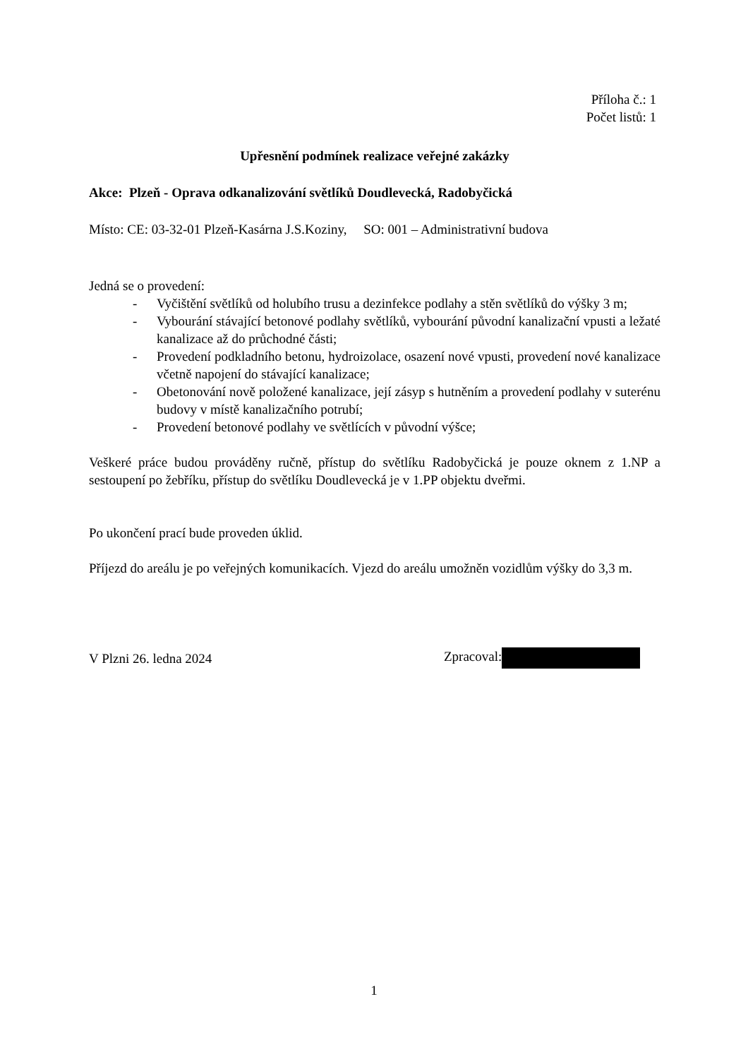Příloha č.: 1
Počet listů: 1
Upřesnění podmínek realizace veřejné zakázky
Akce: Plzeň - Oprava odkanalizování světlíků Doudlevecká, Radobyčická
Místo: CE: 03-32-01 Plzeň-Kasárna J.S.Koziny, SO: 001 – Administrativní budova
Jedná se o provedení:
- Vyčištění světlíků od holubího trusu a dezinfekce podlahy a stěn světlíků do výšky 3 m;
- Vybourání stávající betonové podlahy světlíků, vybourání původní kanalizační vpusti a ležaté kanalizace až do průchodné části;
- Provedení podkladního betonu, hydroizolace, osazení nové vpusti, provedení nové kanalizace včetně napojení do stávající kanalizace;
- Obetonování nově položené kanalizace, její zásyp s hutněním a provedení podlahy v suterénu budovy v místě kanalizačního potrubí;
- Provedení betonové podlahy ve světlících v původní výšce;
Veškeré práce budou prováděny ručně, přístup do světlíku Radobyčická je pouze oknem z 1.NP a sestoupení po žebříku, přístup do světlíku Doudlevecká je v 1.PP objektu dveřmi.
Po ukončení prací bude proveden úklid.
Příjezd do areálu je po veřejných komunikacích. Vjezd do areálu umožněn vozidlům výšky do 3,3 m.
V Plzni 26. ledna 2024 Zpracoval:
1